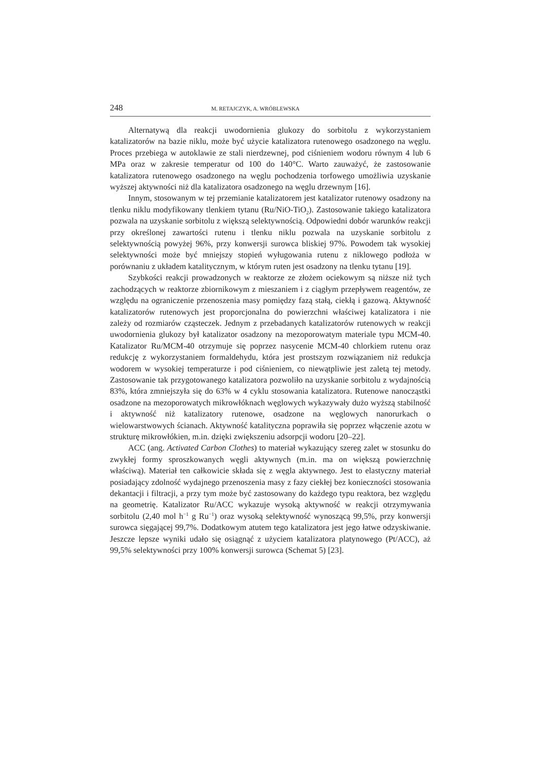248 M. RETAJCZYK, A. WRÓBLEWSKA
Alternatywą dla reakcji uwodornienia glukozy do sorbitolu z wykorzystaniem katalizatorów na bazie niklu, może być użycie katalizatora rutenowego osadzonego na węglu. Proces przebiega w autoklawie ze stali nierdzewnej, pod ciśnieniem wodoru równym 4 lub 6 MPa oraz w zakresie temperatur od 100 do 140°C. Warto zauważyć, że zastosowanie katalizatora rutenowego osadzonego na węglu pochodzenia torfowego umożliwia uzyskanie wyższej aktywności niż dla katalizatora osadzonego na węglu drzewnym [16].
Innym, stosowanym w tej przemianie katalizatorem jest katalizator rutenowy osadzony na tlenku niklu modyfikowany tlenkiem tytanu (Ru/NiO-TiO<sub>2</sub>). Zastosowanie takiego katalizatora pozwala na uzyskanie sorbitolu z większą selektywnością. Odpowiedni dobór warunków reakcji przy określonej zawartości rutenu i tlenku niklu pozwala na uzyskanie sorbitolu z selektywnością powyżej 96%, przy konwersji surowca bliskiej 97%. Powodem tak wysokiej selektywności może być mniejszy stopień wyługowania rutenu z niklowego podłoża w porównaniu z układem katalitycznym, w którym ruten jest osadzony na tlenku tytanu [19].
Szybkości reakcji prowadzonych w reaktorze ze złożem ociekowym są niższe niż tych zachodzących w reaktorze zbiornikowym z mieszaniem i z ciągłym przepływem reagentów, ze względu na ograniczenie przenoszenia masy pomiędzy fazą stałą, ciekłą i gazową. Aktywność katalizatorów rutenowych jest proporcjonalna do powierzchni właściwej katalizatora i nie zależy od rozmiarów cząsteczek. Jednym z przebadanych katalizatorów rutenowych w reakcji uwodornienia glukozy był katalizator osadzony na mezoporowatym materiale typu MCM-40. Katalizator Ru/MCM-40 otrzymuje się poprzez nasycenie MCM-40 chlorkiem rutenu oraz redukcję z wykorzystaniem formaldehydu, która jest prostszym rozwiązaniem niż redukcja wodorem w wysokiej temperaturze i pod ciśnieniem, co niewątpliwie jest zaletą tej metody. Zastosowanie tak przygotowanego katalizatora pozwoliło na uzyskanie sorbitolu z wydajnością 83%, która zmniejszyła się do 63% w 4 cyklu stosowania katalizatora. Rutenowe nanocząstki osadzone na mezoporowatych mikrowłóknach węglowych wykazywały dużo wyższą stabilność i aktywność niż katalizatory rutenowe, osadzone na węglowych nanorurkach o wielowarstwowych ścianach. Aktywność katalityczna poprawiła się poprzez włączenie azotu w strukturę mikrowłókien, m.in. dzięki zwiększeniu adsorpcji wodoru [20–22].
ACC (ang. Activated Carbon Clothes) to materiał wykazujący szereg zalet w stosunku do zwykłej formy sproszkowanych węgli aktywnych (m.in. ma on większą powierzchnię właściwą). Materiał ten całkowicie składa się z węgla aktywnego. Jest to elastyczny materiał posiadający zdolność wydajnego przenoszenia masy z fazy ciekłej bez konieczności stosowania dekantacji i filtracji, a przy tym może być zastosowany do każdego typu reaktora, bez względu na geometrię. Katalizator Ru/ACC wykazuje wysoką aktywność w reakcji otrzymywania sorbitolu (2,40 mol h<sup>−1</sup> g Ru<sup>−1</sup>) oraz wysoką selektywność wynoszącą 99,5%, przy konwersji surowca sięgającej 99,7%. Dodatkowym atutem tego katalizatora jest jego łatwe odzyskiwanie. Jeszcze lepsze wyniki udało się osiągnąć z użyciem katalizatora platynowego (Pt/ACC), aż 99,5% selektywności przy 100% konwersji surowca (Schemat 5) [23].